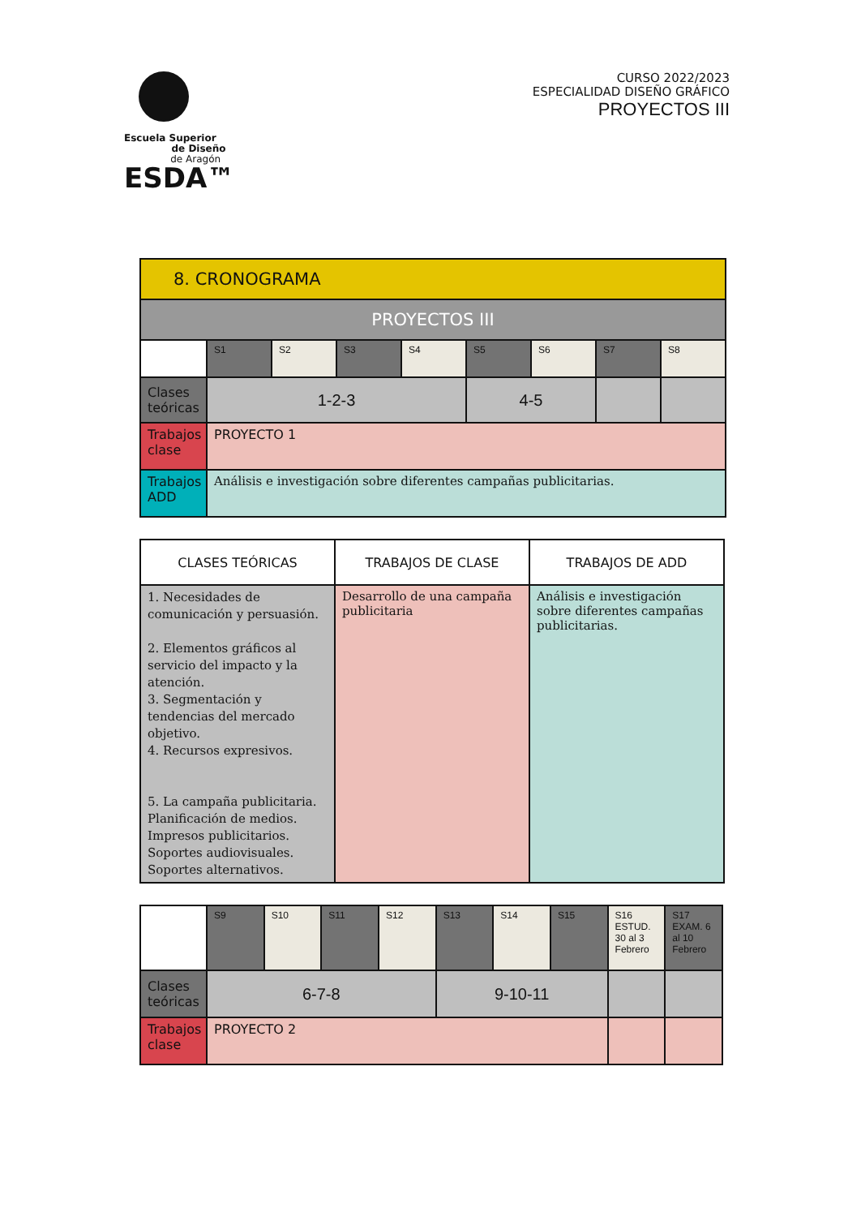Escuela Superior
de Diseño
de Aragón
ESDA™
CURSO 2022/2023
ESPECIALIDAD DISEÑO GRÁFICO
PROYECTOS III
| 8. CRONOGRAMA | | | | | | | | |
| PROYECTOS III | | | | | | | | |
| | S1 | S2 | S3 | S4 | S5 | S6 | S7 | S8 |
| Clases teóricas | 1-2-3 | | | | 4-5 | | | |
| Trabajos clase | PROYECTO 1 | | | | | | | |
| Trabajos ADD | Análisis e investigación sobre diferentes campañas publicitarias. | | | | | | | |
| CLASES TEÓRICAS | TRABAJOS DE CLASE | TRABAJOS DE ADD |
| --- | --- | --- |
| 1. Necesidades de comunicación y persuasión. 2. Elementos gráficos al servicio del impacto y la atención. 3. Segmentación y tendencias del mercado objetivo. 4. Recursos expresivos. 5. La campaña publicitaria. Planificación de medios. Impresos publicitarios. Soportes audiovisuales. Soportes alternativos. | Desarrollo de una campaña publicitaria | Análisis e investigación sobre diferentes campañas publicitarias. |
| | S9 | S10 | S11 | S12 | S13 | S14 | S15 | S16 ESTUD. 30 al 3 Febrero | S17 EXAM. 6 al 10 Febrero |
| Clases teóricas | 6-7-8 | | | | 9-10-11 | | | | |
| Trabajos clase | PROYECTO 2 | | | | | | | | |